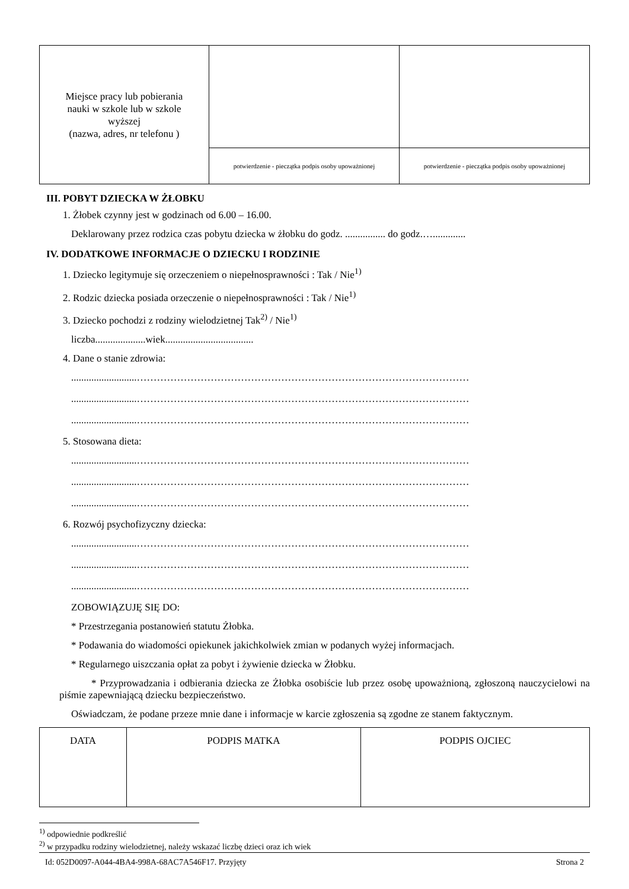| Miejsce pracy lub pobierania nauki w szkole lub w szkole wyższej (nazwa, adres, nr telefonu ) | | |
| | potwierdzenie - pieczątka podpis osoby upoważnionej | potwierdzenie - pieczątka podpis osoby upoważnionej |
III. POBYT DZIECKA W ŻŁOBKU
1. Żłobek czynny jest w godzinach od 6.00 – 16.00.
Deklarowany przez rodzica czas pobytu dziecka w żłobku do godz. ................ do godz.….............
IV. DODATKOWE INFORMACJE O DZIECKU I RODZINIE
1. Dziecko legitymuje się orzeczeniem o niepełnosprawności : Tak / Nie<sup>1)</sup>
2. Rodzic dziecka posiada orzeczenie o niepełnosprawności : Tak / Nie<sup>1)</sup>
3. Dziecko pochodzi z rodziny wielodzietnej Tak<sup>2)</sup> / Nie<sup>1)</sup>
liczba....................wiek...................................
4. Dane o stanie zdrowia:
..........................………………………………………………………………………………………
..........................………………………………………………………………………………………
..........................………………………………………………………………………………………
5. Stosowana dieta:
..........................………………………………………………………………………………………
..........................………………………………………………………………………………………
..........................………………………………………………………………………………………
6. Rozwój psychofizyczny dziecka:
..........................………………………………………………………………………………………
..........................………………………………………………………………………………………
..........................………………………………………………………………………………………
ZOBOWIĄZUJĘ SIĘ DO:
* Przestrzegania postanowień statutu Żłobka.
* Podawania do wiadomości opiekunek jakichkolwiek zmian w podanych wyżej informacjach.
* Regularnego uiszczania opłat za pobyt i żywienie dziecka w Żłobku.
* Przyprowadzania i odbierania dziecka ze Żłobka osobiście lub przez osobę upoważnioną, zgłoszoną nauczycielowi na piśmie zapewniającą dziecku bezpieczeństwo.
Oświadczam, że podane przeze mnie dane i informacje w karcie zgłoszenia są zgodne ze stanem faktycznym.
| DATA | PODPIS MATKA | PODPIS OJCIEC |
<sup>1)</sup> odpowiednie podkreślić
<sup>2)</sup> w przypadku rodziny wielodzietnej, należy wskazać liczbę dzieci oraz ich wiek
Id: 052D0097-A044-4BA4-998A-68AC7A546F17. Przyjęty Strona 2